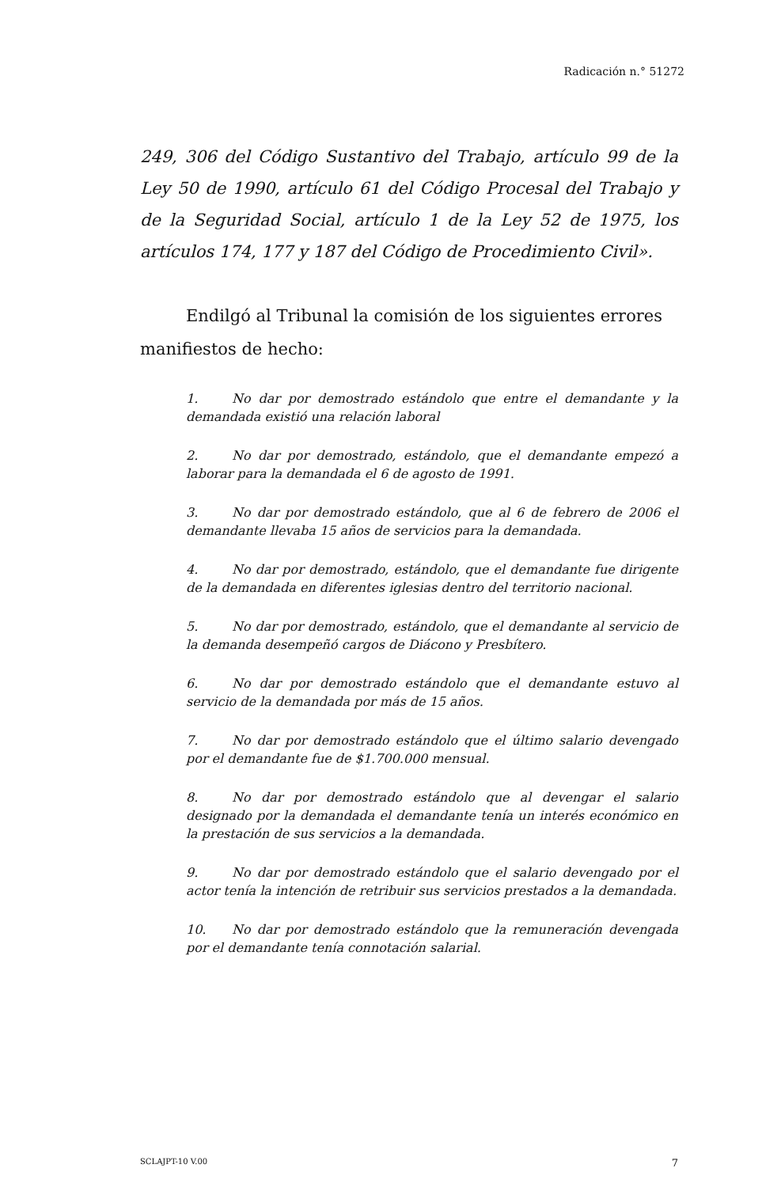Radicación n.° 51272
249, 306 del Código Sustantivo del Trabajo, artículo 99 de la Ley 50 de 1990, artículo 61 del Código Procesal del Trabajo y de la Seguridad Social, artículo 1 de la Ley 52 de 1975, los artículos 174, 177 y 187 del Código de Procedimiento Civil».
Endilgó al Tribunal la comisión de los siguientes errores manifiestos de hecho:
1. No dar por demostrado estándolo que entre el demandante y la demandada existió una relación laboral
2. No dar por demostrado, estándolo, que el demandante empezó a laborar para la demandada el 6 de agosto de 1991.
3. No dar por demostrado estándolo, que al 6 de febrero de 2006 el demandante llevaba 15 años de servicios para la demandada.
4. No dar por demostrado, estándolo, que el demandante fue dirigente de la demandada en diferentes iglesias dentro del territorio nacional.
5. No dar por demostrado, estándolo, que el demandante al servicio de la demanda desempeñó cargos de Diácono y Presbítero.
6. No dar por demostrado estándolo que el demandante estuvo al servicio de la demandada por más de 15 años.
7. No dar por demostrado estándolo que el último salario devengado por el demandante fue de $1.700.000 mensual.
8. No dar por demostrado estándolo que al devengar el salario designado por la demandada el demandante tenía un interés económico en la prestación de sus servicios a la demandada.
9. No dar por demostrado estándolo que el salario devengado por el actor tenía la intención de retribuir sus servicios prestados a la demandada.
10. No dar por demostrado estándolo que la remuneración devengada por el demandante tenía connotación salarial.
SCLAJPT-10 V.00 7